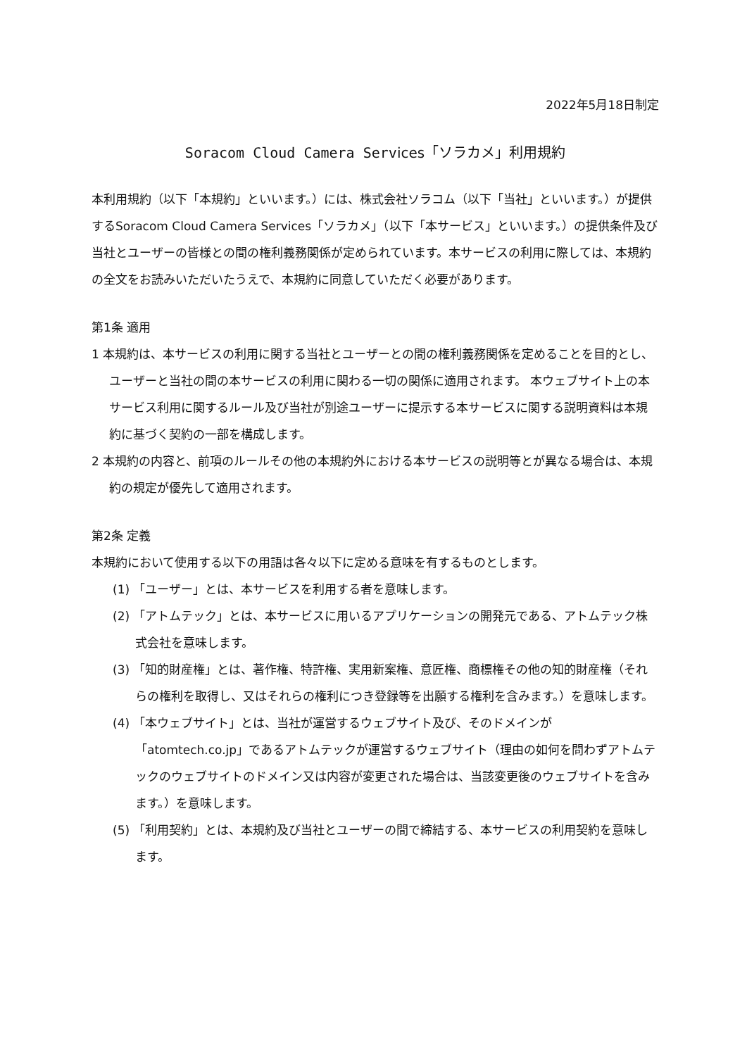2022年5月18日制定
Soracom Cloud Camera Services「ソラカメ」利用規約
本利用規約（以下「本規約」といいます。）には、株式会社ソラコム（以下「当社」といいます。）が提供するSoracom Cloud Camera Services「ソラカメ」（以下「本サービス」といいます。）の提供条件及び当社とユーザーの皆様との間の権利義務関係が定められています。本サービスの利用に際しては、本規約の全文をお読みいただいたうえで、本規約に同意していただく必要があります。
第1条 適用
1 本規約は、本サービスの利用に関する当社とユーザーとの間の権利義務関係を定めることを目的とし、ユーザーと当社の間の本サービスの利用に関わる一切の関係に適用されます。 本ウェブサイト上の本サービス利用に関するルール及び当社が別途ユーザーに提示する本サービスに関する説明資料は本規約に基づく契約の一部を構成します。
2 本規約の内容と、前項のルールその他の本規約外における本サービスの説明等とが異なる場合は、本規約の規定が優先して適用されます。
第2条 定義
本規約において使用する以下の用語は各々以下に定める意味を有するものとします。
(1) 「ユーザー」とは、本サービスを利用する者を意味します。
(2) 「アトムテック」とは、本サービスに用いるアプリケーションの開発元である、アトムテック株式会社を意味します。
(3) 「知的財産権」とは、著作権、特許権、実用新案権、意匠権、商標権その他の知的財産権（それらの権利を取得し、又はそれらの権利につき登録等を出願する権利を含みます。）を意味します。
(4) 「本ウェブサイト」とは、当社が運営するウェブサイト及び、そのドメインが「atomtech.co.jp」であるアトムテックが運営するウェブサイト（理由の如何を問わずアトムテックのウェブサイトのドメイン又は内容が変更された場合は、当該変更後のウェブサイトを含みます。）を意味します。
(5) 「利用契約」とは、本規約及び当社とユーザーの間で締結する、本サービスの利用契約を意味します。